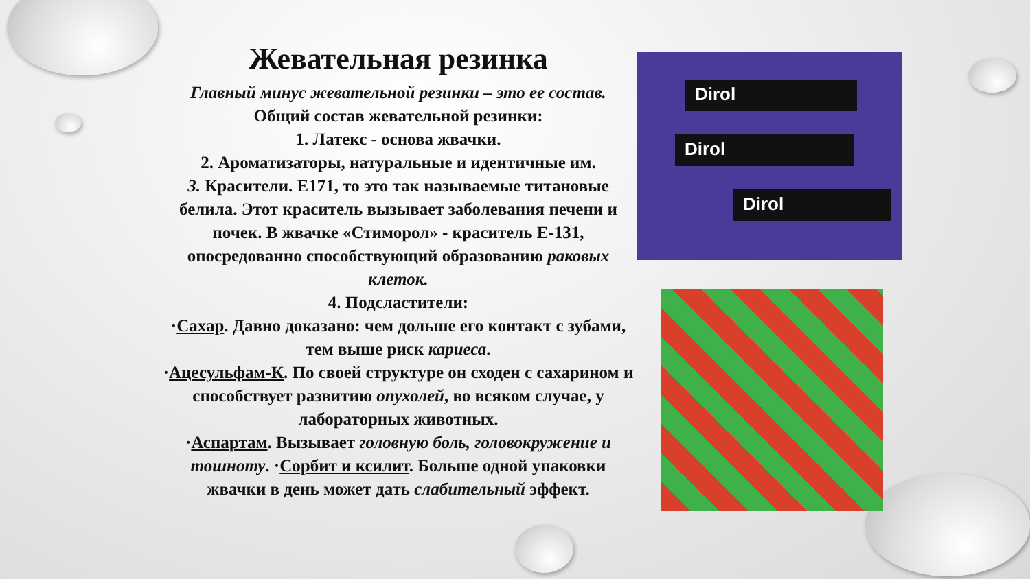Жевательная резинка
Главный минус жевательной резинки – это ее состав.
Общий состав жевательной резинки:
1. Латекс - основа жвачки.
2. Ароматизаторы, натуральные и идентичные им.
3. Красители. Е171, то это так называемые титановые белила. Этот краситель вызывает заболевания печени и почек. В жвачке «Стиморол» - краситель Е-131, опосредованно способствующий образованию раковых клеток.
4. Подсластители:
·Сахар. Давно доказано: чем дольше его контакт с зубами, тем выше риск кариеса.
·Ацесульфам-К. По своей структуре он сходен с сахарином и способствует развитию опухолей, во всяком случае, у лабораторных животных.
·Аспартам. Вызывает головную боль, головокружение и тошноту. ·Сорбит и ксилит. Больше одной упаковки жвачки в день может дать слабительный эффект.
Dirol
Dirol
Dirol